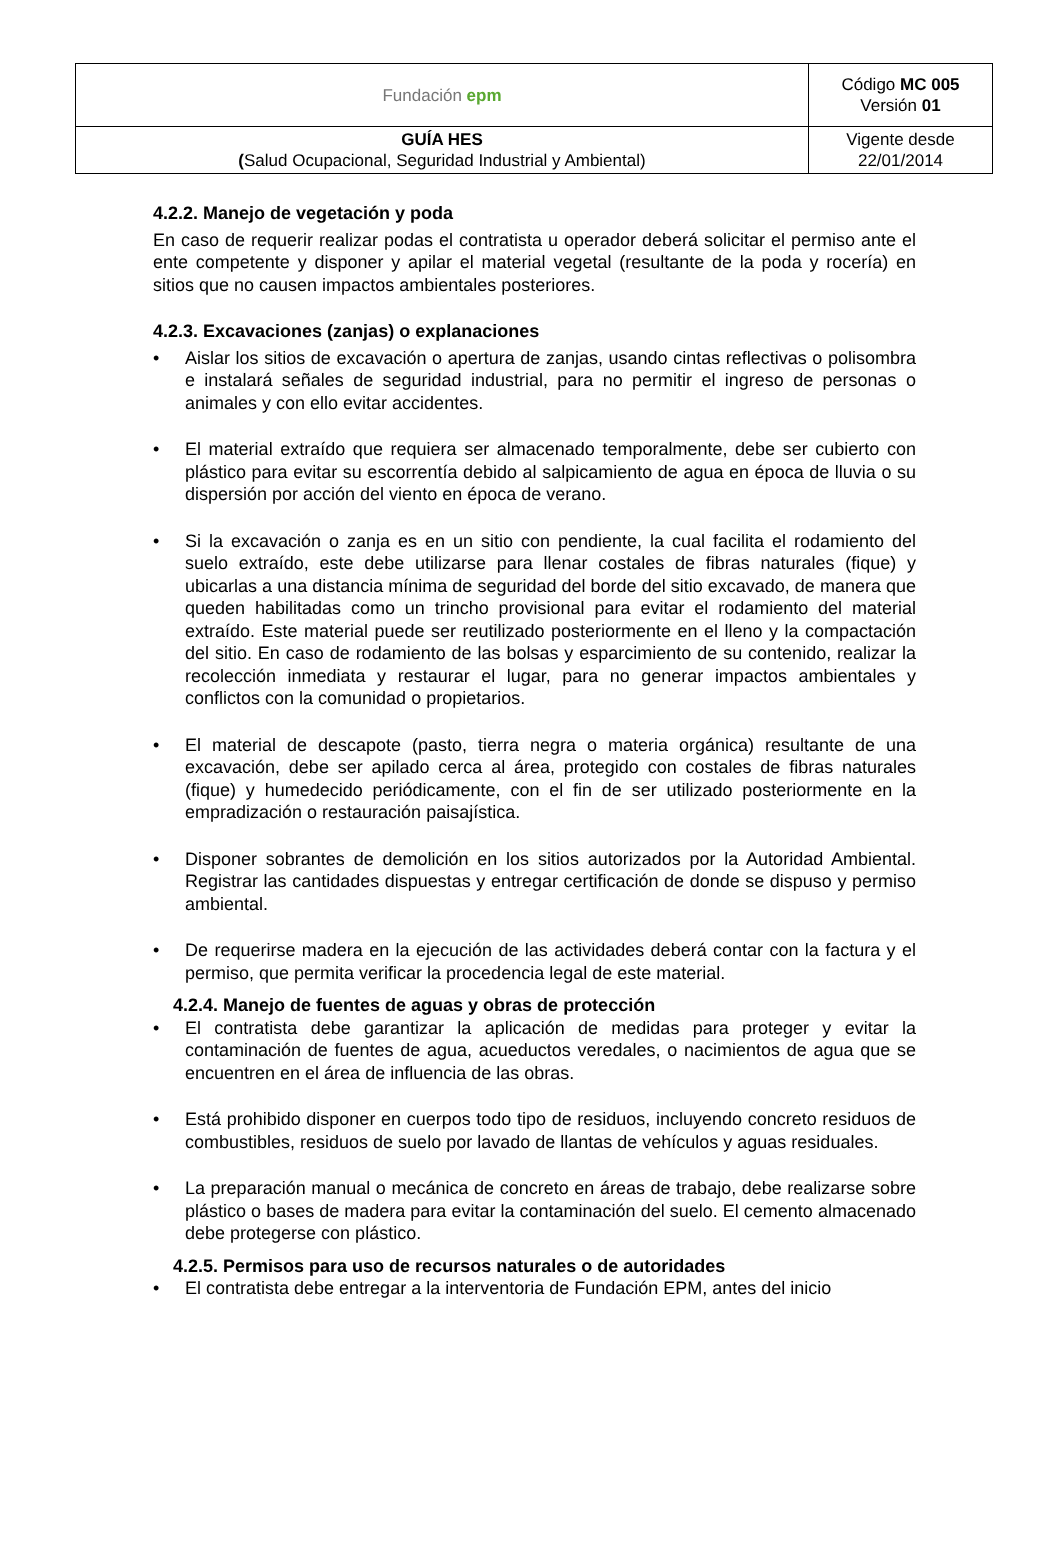| Fundación epm | Código MC 005 Versión 01 |
| GUÍA HES ( Salud Ocupacional, Seguridad Industrial y Ambiental) | Vigente desde 22/01/2014 |
4.2.2. Manejo de vegetación y poda
En caso de requerir realizar podas el contratista u operador deberá solicitar el permiso ante el ente competente y disponer y apilar el material vegetal (resultante de la poda y rocería) en sitios que no causen impactos ambientales posteriores.
4.2.3. Excavaciones (zanjas) o explanaciones
• Aislar los sitios de excavación o apertura de zanjas, usando cintas reflectivas o polisombra e instalará señales de seguridad industrial, para no permitir el ingreso de personas o animales y con ello evitar accidentes.
• El material extraído que requiera ser almacenado temporalmente, debe ser cubierto con plástico para evitar su escorrentía debido al salpicamiento de agua en época de lluvia o su dispersión por acción del viento en época de verano.
• Si la excavación o zanja es en un sitio con pendiente, la cual facilita el rodamiento del suelo extraído, este debe utilizarse para llenar costales de fibras naturales (fique) y ubicarlas a una distancia mínima de seguridad del borde del sitio excavado, de manera que queden habilitadas como un trincho provisional para evitar el rodamiento del material extraído. Este material puede ser reutilizado posteriormente en el lleno y la compactación del sitio. En caso de rodamiento de las bolsas y esparcimiento de su contenido, realizar la recolección inmediata y restaurar el lugar, para no generar impactos ambientales y conflictos con la comunidad o propietarios.
• El material de descapote (pasto, tierra negra o materia orgánica) resultante de una excavación, debe ser apilado cerca al área, protegido con costales de fibras naturales (fique) y humedecido periódicamente, con el fin de ser utilizado posteriormente en la empradización o restauración paisajística.
• Disponer sobrantes de demolición en los sitios autorizados por la Autoridad Ambiental. Registrar las cantidades dispuestas y entregar certificación de donde se dispuso y permiso ambiental.
• De requerirse madera en la ejecución de las actividades deberá contar con la factura y el permiso, que permita verificar la procedencia legal de este material.
4.2.4. Manejo de fuentes de aguas y obras de protección
• El contratista debe garantizar la aplicación de medidas para proteger y evitar la contaminación de fuentes de agua, acueductos veredales, o nacimientos de agua que se encuentren en el área de influencia de las obras.
• Está prohibido disponer en cuerpos todo tipo de residuos, incluyendo concreto residuos de combustibles, residuos de suelo por lavado de llantas de vehículos y aguas residuales.
• La preparación manual o mecánica de concreto en áreas de trabajo, debe realizarse sobre plástico o bases de madera para evitar la contaminación del suelo. El cemento almacenado debe protegerse con plástico.
4.2.5. Permisos para uso de recursos naturales o de autoridades
• El contratista debe entregar a la interventoria de Fundación EPM, antes del inicio